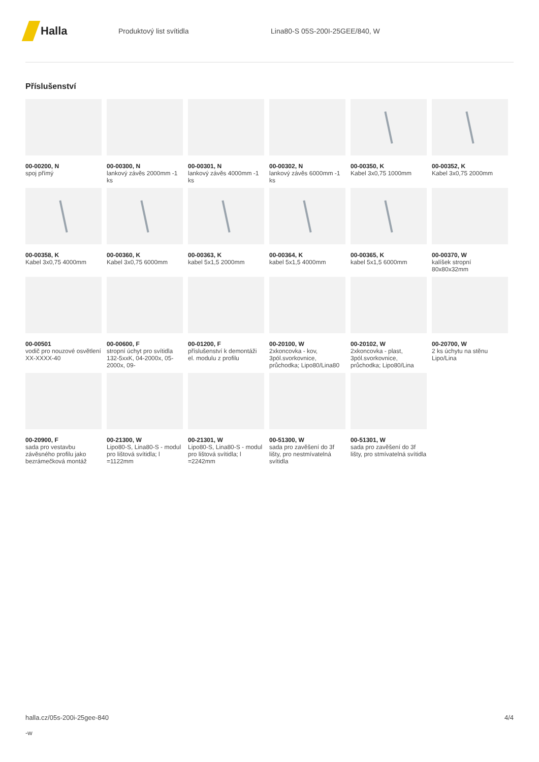Halla
Produktový list svítidla Lina80-S 05S-200I-25GEE/840, W
Příslušenství
00-00200, N
spoj přímý
00-00300, N
lankový závěs 2000mm -1 ks
00-00301, N
lankový závěs 4000mm -1 ks
00-00302, N
lankový závěs 6000mm -1 ks
00-00350, K
Kabel 3x0,75 1000mm
00-00352, K
Kabel 3x0,75 2000mm
00-00358, K
Kabel 3x0,75 4000mm
00-00360, K
Kabel 3x0,75 6000mm
00-00363, K
kabel 5x1,5 2000mm
00-00364, K
kabel 5x1,5 4000mm
00-00365, K
kabel 5x1,5 6000mm
00-00370, W
kalíšek stropní 80x80x32mm
00-00501
vodič pro nouzové osvětlení XX-XXXX-40
00-00600, F
stropní úchyt pro svítidla 132-5xxK, 04-2000x, 05-2000x, 09-
00-01200, F
příslušenství k demontáži el. modulu z profilu
00-20100, W
2xkoncovka - kov, 3pól.svorkovnice, průchodka; Lipo80/Lina80
00-20102, W
2xkoncovka - plast, 3pól.svorkovnice, průchodka; Lipo80/Lina
00-20700, W
2 ks úchytu na stěnu Lipo/Lina
00-20900, F
sada pro vestavbu závěsného profilu jako bezrámečková montáž
00-21300, W
Lipo80-S, Lina80-S - modul pro lištová svítidla; l =1122mm
00-21301, W
Lipo80-S, Lina80-S - modul pro lištová svítidla; l =2242mm
00-51300, W
sada pro zavěšení do 3f lišty, pro nestmívatelná svítidla
00-51301, W
sada pro zavěšení do 3f lišty, pro stmívatelná svítidla
halla.cz/05s-200i-25gee-840
-w
4/4